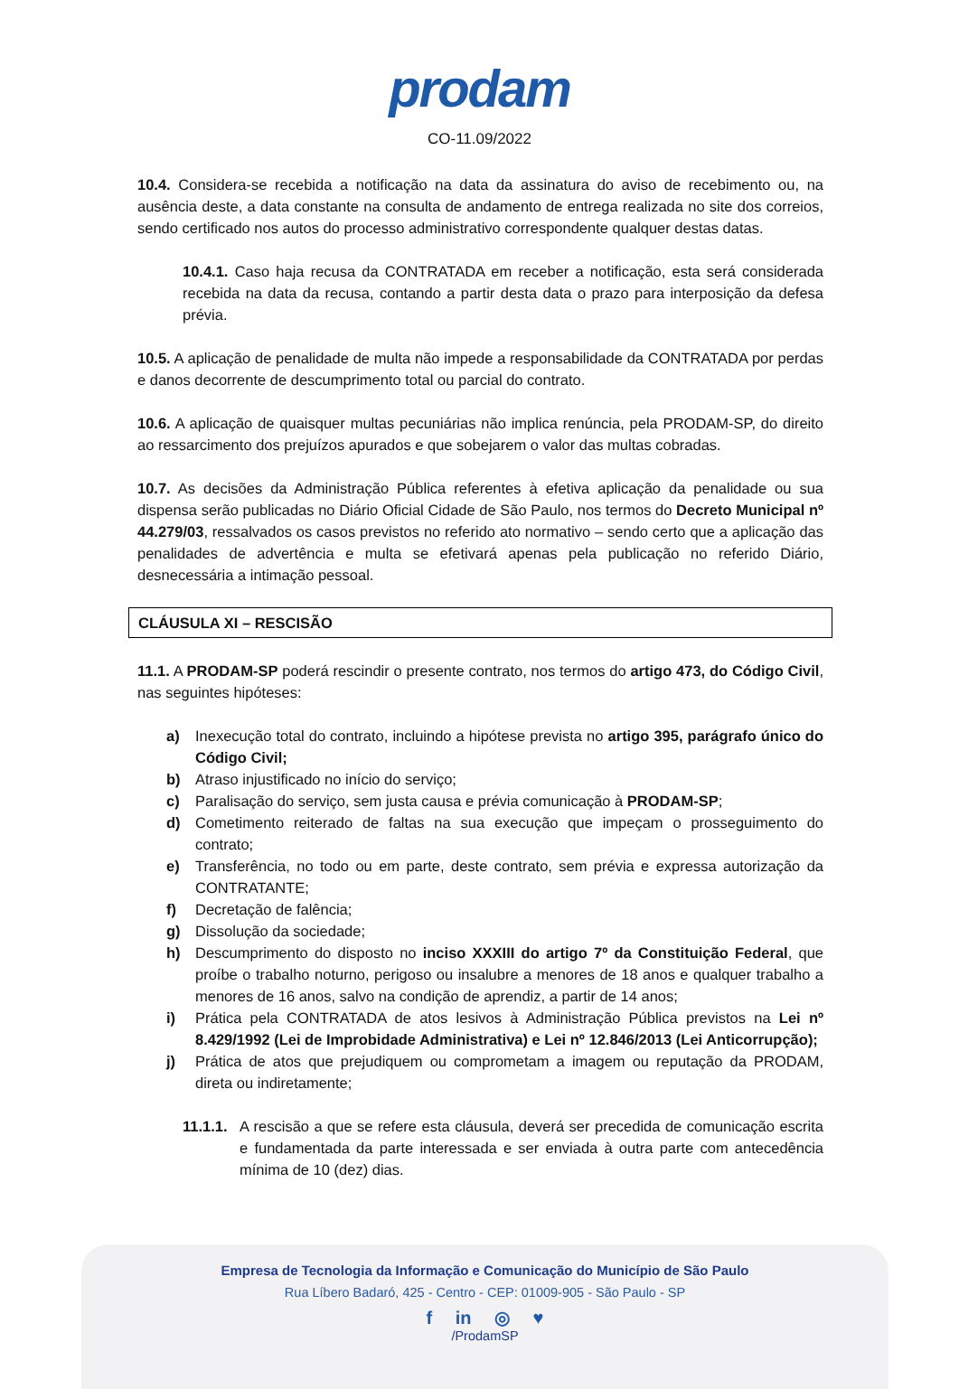prodam
CO-11.09/2022
10.4. Considera-se recebida a notificação na data da assinatura do aviso de recebimento ou, na ausência deste, a data constante na consulta de andamento de entrega realizada no site dos correios, sendo certificado nos autos do processo administrativo correspondente qualquer destas datas.
10.4.1. Caso haja recusa da CONTRATADA em receber a notificação, esta será considerada recebida na data da recusa, contando a partir desta data o prazo para interposição da defesa prévia.
10.5. A aplicação de penalidade de multa não impede a responsabilidade da CONTRATADA por perdas e danos decorrente de descumprimento total ou parcial do contrato.
10.6. A aplicação de quaisquer multas pecuniárias não implica renúncia, pela PRODAM-SP, do direito ao ressarcimento dos prejuízos apurados e que sobejarem o valor das multas cobradas.
10.7. As decisões da Administração Pública referentes à efetiva aplicação da penalidade ou sua dispensa serão publicadas no Diário Oficial Cidade de São Paulo, nos termos do Decreto Municipal nº 44.279/03, ressalvados os casos previstos no referido ato normativo – sendo certo que a aplicação das penalidades de advertência e multa se efetivará apenas pela publicação no referido Diário, desnecessária a intimação pessoal.
CLÁUSULA XI – RESCISÃO
11.1. A PRODAM-SP poderá rescindir o presente contrato, nos termos do artigo 473, do Código Civil, nas seguintes hipóteses:
a) Inexecução total do contrato, incluindo a hipótese prevista no artigo 395, parágrafo único do Código Civil;
b) Atraso injustificado no início do serviço;
c) Paralisação do serviço, sem justa causa e prévia comunicação à PRODAM-SP;
d) Cometimento reiterado de faltas na sua execução que impeçam o prosseguimento do contrato;
e) Transferência, no todo ou em parte, deste contrato, sem prévia e expressa autorização da CONTRATANTE;
f) Decretação de falência;
g) Dissolução da sociedade;
h) Descumprimento do disposto no inciso XXXIII do artigo 7º da Constituição Federal, que proíbe o trabalho noturno, perigoso ou insalubre a menores de 18 anos e qualquer trabalho a menores de 16 anos, salvo na condição de aprendiz, a partir de 14 anos;
i) Prática pela CONTRATADA de atos lesivos à Administração Pública previstos na Lei nº 8.429/1992 (Lei de Improbidade Administrativa) e Lei nº 12.846/2013 (Lei Anticorrupção);
j) Prática de atos que prejudiquem ou comprometam a imagem ou reputação da PRODAM, direta ou indiretamente;
11.1.1.
A rescisão a que se refere esta cláusula, deverá ser precedida de comunicação escrita e fundamentada da parte interessada e ser enviada à outra parte com antecedência mínima de 10 (dez) dias.
Empresa de Tecnologia da Informação e Comunicação do Município de São Paulo
Rua Líbero Badaró, 425 - Centro - CEP: 01009-905 - São Paulo - SP
f in ◎ ♥
/ProdamSP